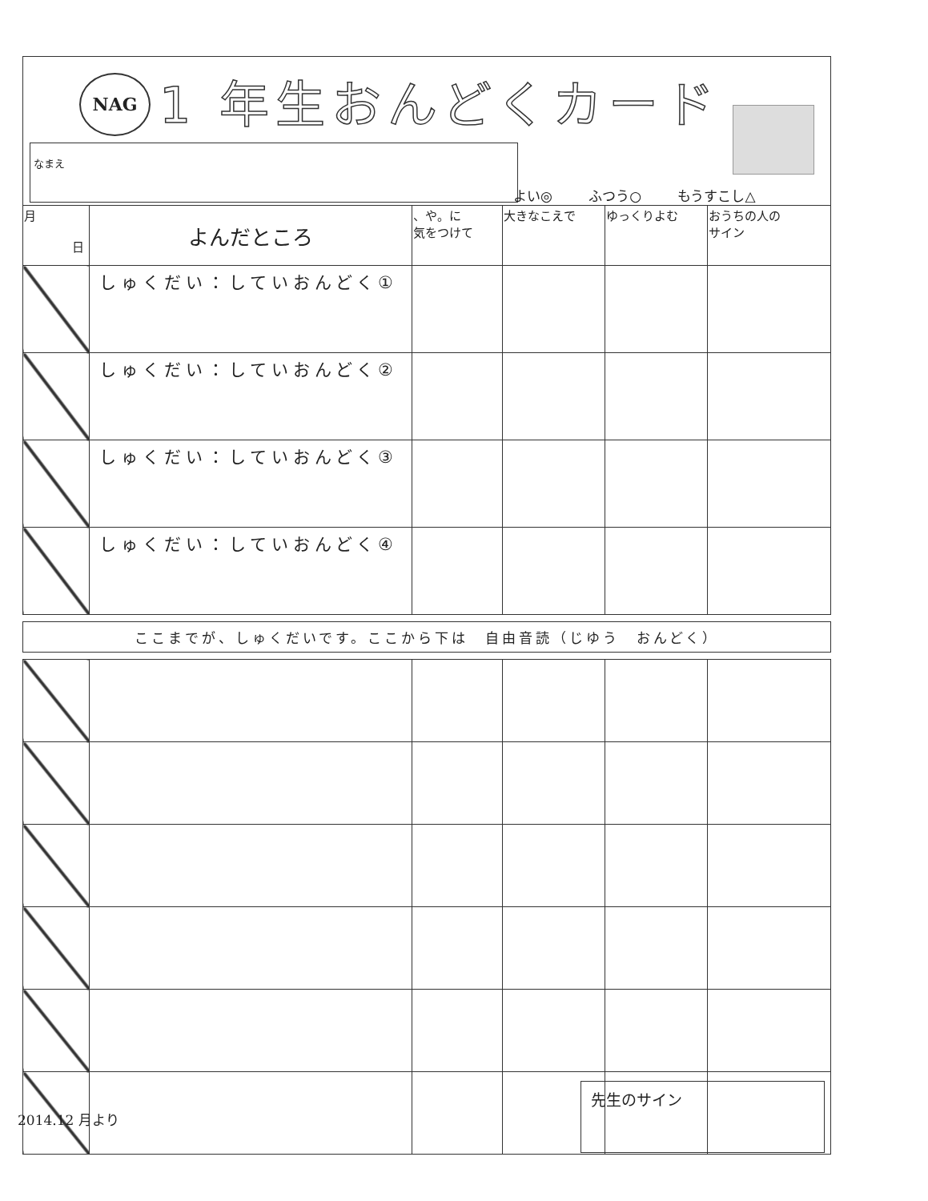NAG 1 年生おんどくカード
なまえ
よい◎ ふつう○ もうすこし△
| 月 日 | よんだところ | 、や。に 気をつけて | 大きなこえで | ゆっくりよむ | おうちの人の サイン |
| --- | --- | --- | --- | --- | --- |
| | しゅくだい：していおんどく① | | | | |
| | しゅくだい：していおんどく② | | | | |
| | しゅくだい：していおんどく③ | | | | |
| | しゅくだい：していおんどく④ | | | | |
ここまでが、しゅくだいです。ここから下は　自由音読（じゆう　おんどく）
2014.12 月より
先生のサイン